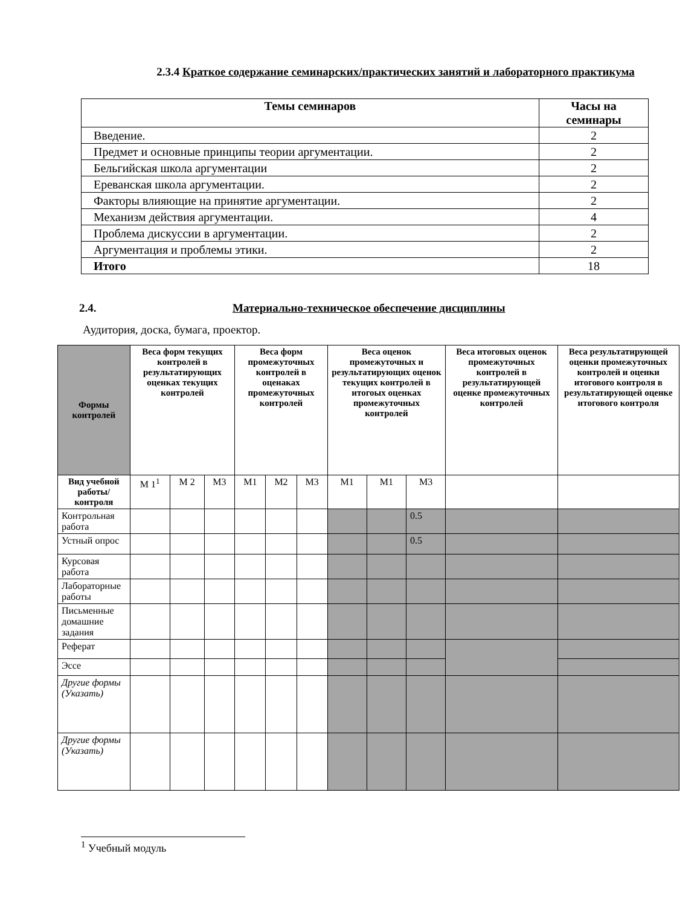2.3.4 Краткое содержание семинарских/практических занятий и лабораторного практикума
| Темы семинаров | Часы на семинары |
| --- | --- |
| Введение. | 2 |
| Предмет и основные принципы теории аргументации. | 2 |
| Бельгийская школа аргументации | 2 |
| Ереванская школа аргументации. | 2 |
| Факторы влияющие на принятие аргументации. | 2 |
| Механизм действия аргументации. | 4 |
| Проблема дискуссии в аргументации. | 2 |
| Аргументация и проблемы этики. | 2 |
| Итого | 18 |
2.4. Материально-техническое обеспечение дисциплины
Аудитория, доска, бумага, проектор.
| Формы контролей | Веса форм текущих контролей в результатирующих оценках текущих контролей | | | Веса форм промежуточных контролей в оценаках промежуточных контролей | | | Веса оценок промежуточных и результатирующих оценок текущих контролей в итогоых оценках промежуточных контролей | | | Веса итоговых оценок промежуточных контролей в результатирующей оценке промежуточных контролей | Веса результатирующей оценки промежуточных контролей и оценки итогового контроля в результатирующей оценке итогового контроля |
| --- | --- | --- | --- | --- | --- | --- | --- | --- | --- | --- | --- |
| Вид учебной работы/ контроля | М 1<sup>1</sup> | М 2 | М3 | М1 | М2 | М3 | М1 | М1 | М3 | | |
| Контрольная работа | | | | | | | | | 0.5 | | |
| Устный опрос | | | | | | | | | 0.5 | | |
| Курсовая работа | | | | | | | | | | | |
| Лабораторные работы | | | | | | | | | | | |
| Письменные домашние задания | | | | | | | | | | | |
| Реферат | | | | | | | | | | | |
| Эссе | | | | | | | | | | | |
| Другие формы (Указать) | | | | | | | | | | | |
| Другие формы (Указать) | | | | | | | | | | | |
<sup>1</sup> Учебный модуль